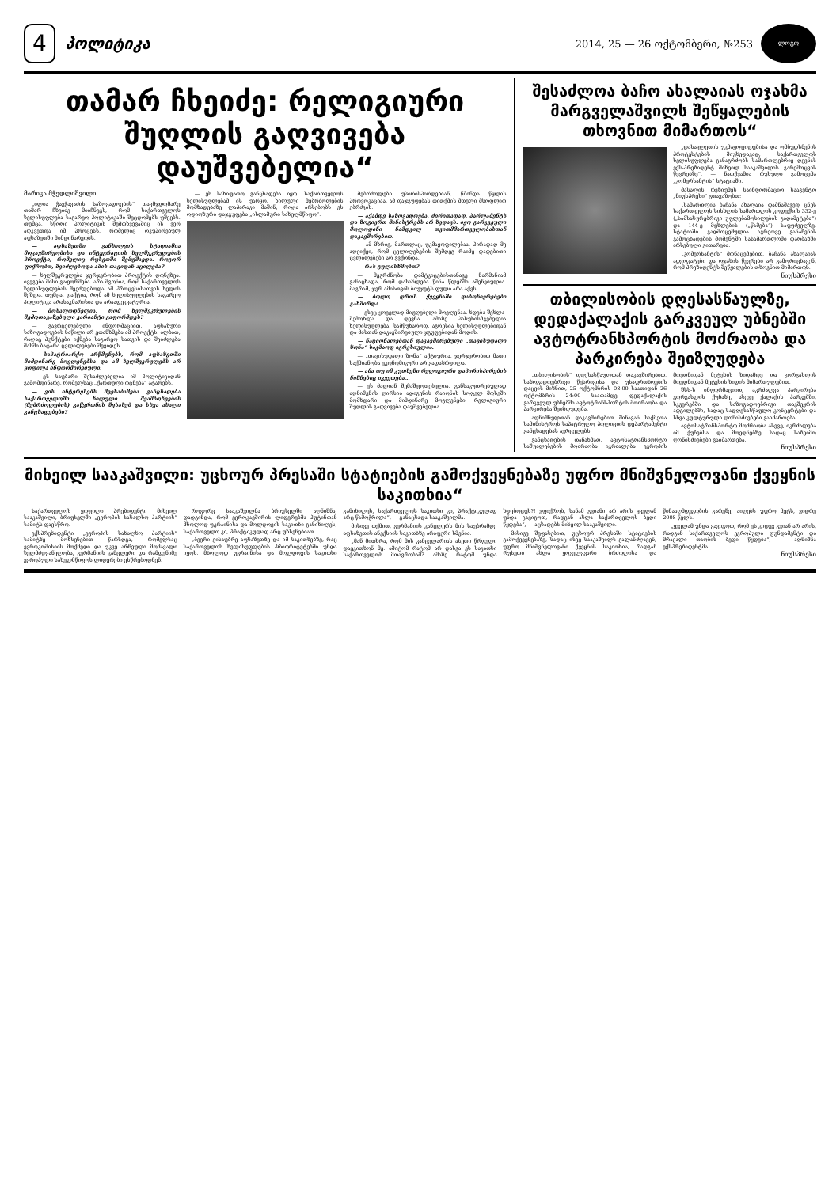4
პოლიტიკა
2014, 25 — 26 ოქტომბერი, №253
ლოგო
თამარ ჩხეიძე: რელიგიური შუღლის გაღვივება დაუშვებელია“
მარიკა მჭედლიშვილი
„ილია ჭავჭავაძის საზოგადოების“ თავმჯდომარე თამარ ჩხეიძე მიიჩნევს, რომ საქართველოს ხელისუფლება საგარეო პოლიტიკაში შეცდომებს უშვებს. თუმცა, სწორი პოლიტიკის შემთხვევაშიც ის ვერ აღკვეთდა იმ პროცესს, რომელიც ოკუპირებულ აფხაზეთში მიმდინარეობს.
— აფხაზეთში განხილვის სტადიაშია მოკავშირეობისა და ინტეგრაციის ხელშეკრულების პროექტი, რომელიც რუსეთში შემუშავდა. როგორ ფიქრობთ, შეიძლებოდა ამის თავიდან აცილება?
— ხელშეკრულება ჯერჯერობით პროექტის დონეზეა. ივეგება მისი გაფორმება. არა მგონია, რომ საქართველოს ხელისუფლებას შეეძლებოდა ამ პროცესისათვის ხელის შეშლა. თუმცა, ფაქტია, რომ ამ ხელისუფლების საგარეო პოლიტიკა არასაკმარისია და არაადეკვატურია.
— მოსალოდნელია, რომ ხელშეკრულების შემოთავაზებული ვარიანტი გაფორმდეს?
— გავრცელებული ინფორმაციით, აფხაზური საზოგადოების ნაწილი არ ეთანხმება ამ პროექტს. ალბათ, რაღაც პუნქტები იქნება საგარეო სათვის და შეიძლება მასში ბატარა ცვლილებები შევიდეს.
— საპატრიარქო არწმუნებს, რომ აფხაზეთში მიმდინარე მოვლენებსა და ამ ხელშეკრულებს არ ყოფილა ინფორმირებული.
— ეს საუბარი შესაძლებელია იმ პოლიტიკიდან გამომდინარე, რომელსაც „ქართული ოცნება“ ატარებს.
— ვის ინტერესებს შეესაბამება განცხადება საქართველოში ხილული მეამბოხეების (მებრძოლების) გაწვრთნის შესახებ და სხვა ახალი განცხადებები?
— ეს სახიფათო განცხადება იყო. საქართველოს ხელისუფლებამ ის უარყო. ხილული მებრძოლების მომზადებაზე ლაპარაკი მაშინ, როცა არსებობს ეს ოდიოზური დაჯგუფება „ისლამური სახელმწიფო“.
მებრძოლები უპირისპირდებიან, წმინდა წყლის პროვოკაციაა. ამ დაჯგუფებას თითქმის მთელი მსოფლიო ებრძვის.
— აქამდე საზოგადოება, ძირითადად, პარლამენტს და ზოგიერთ მინისტრებს არ ხედავს. იყო გარკვეული მოლოდინი ნამდვილ თვითმმართველობასთან დაკავშირებით.
— ამ მხრივ, მართლაც, უკმაყოფილებაა. პირადად მე აღვიქვი, რომ ცვლილებების შემდეგ რაიმე დადებითი ცვლილებები არ გვქონდა.
— რას გულისხმობთ?
— მეგრძნობა დამტკიცებისთანავე ნარმანიამ განაცხადა, რომ დასახლება წინა წლებში აშენებულია. მაგრამ, ჯერ ამისთვის ბიუჯეტს ფული არა აქვს.
— ბოლო დროს ქვეყნაში დაბონიერებები გახშირდა...
— ესეც ყოველად მიუღებელი მოვლენაა. ხდება შეხლა-შემოხლა და დევნა. ამაზე პასუხისმგებელია ხელისუფლება. სამწუხაროდ, აგრესია ხელისუფლებიდან და მასთან დაკავშირებული ჯგუფებიდან მოდის.
— ნაციონალებთან დაკავშირებული „თავისუფალი ზონა“ საკმაოდ აგრესიულია.
— „თავისუფალი ზონა“ აქტიურია. ჯერჯერობით მათი საქმიანობა ეკონომიკური არ გადაზრდილა.
— ამა თუ იმ კუთხეში რელიგიური დაპირისპირების ნიშნებიც იკვეთება...
— ეს ძალიან შემაშფოთებელია. განსაკუთრებულად აღნიშვნის ღირსია ადიგენის რაიონის სოფელ მოხეში მომხდარი და მიმდინარე მოვლენები. რელიგიური შუღლის გაღვივება დაუშვებელია.
შესაძლოა ბაჩო ახალაიას ოჯახმა მარგველაშვილს შეწყალების თხოვნით მიმართოს“
„დასავლეთის უკმაყოფილებისა და ომბუდსმენის პროტესტების მიუხედავად, საქართველოს ხელისუფლება განაგრძობს სამართლებრივ დევნას ექს-პრეზიდენტ მიხეილ სააკაშვილის გარემოცვის წევრებზე“, — ნათქვამია რუსული გამოცემა „კომერსანტის“ სტატიაში.
მასალის რეზიუმეს საინფორმაციო სააგენტო „ნიუსპრესი“ გთავაზობთ:
„სამართლის ბაჩანა ახალაია დამნაშავედ ცნეს საქართველოს სისხლის სამართლის კოდექსის 332-ე („სამსახურებრივი უფლებამოსილების გადამეტება“) და 144-ე მუხლების („წამება“) საფუძველზე. სტატიაში გადმოცემულია აგრეთვე განაჩენის გამოცხადების მომენტში სასამართლოში დარბაზში არსებული ვითარება.
„კომერსანტის“ მონაცემებით, ბაჩანა ახალაიას ადვოკატები და ოჯახის წევრები არ გამორიცხავენ, რომ პრეზიდენტს შეწყალების თხოვნით მიმართონ.
ნიუსპრესი
თბილისობის დღესასწაულზე, დედაქალაქის გარკვეულ უბნებში ავტოტრანსპორტის მოძრაობა და პარკირება შეიზღუდება
„თბილისობის“ დღესასწაულთან დაკავშირებით, საზოგადოებრივი წესრიგისა და უსაფრთხოების დაცვის მიზნით, 25 ოქტომბრის 08:00 საათიდან 26 ოქტომბრის 24:00 საათამდე, დედაქალაქის გარკვეულ უბნებში ავტოტრანსპორტის მოძრაობა და პარკირება შეიზღუდება.
აღნიშნულთან დაკავშირებით შინაგან საქმეთა სამინისტროს საპატრულო პოლიციის დეპარტამენტი განცხადებას ავრცელებს.
განცხადების თანახმად, ავტოსატრანსპორტო საშუალებების მოძრაობა იკრძალება ევროპის მოედნიდან მეტეხის ხიდამდე და გორგასლის მოედნიდან მეტეხის ხიდის მიმართულებით.
შსს-ს ინფორმაციით, აკრძალვა პარკირება გორგასლის ქუჩაზე, ასევე ქალაქის პარკებში, სკვერებში და საზოგადოებრივი თავშეყრის ადგილებში, სადაც სადღესასწაულო კონცერტები და სხვა კულტურული ღონისძიებები გაიმართება.
ავტოსატრანსპორტო მოძრაობა ასევე, იკრძალება იმ ქუჩებსა და მოედნებზე სადაც საზეიმო ღონისძიებები გაიმართება.
ნიუსპრესი
მიხეილ სააკაშვილი: უცხოურ პრესაში სტატიების გამოქვეყნებაზე უფრო მნიშვნელოვანი ქვეყნის საკითხია“
საქართველოს ყოფილი პრეზიდენტი მიხეილ სააკაშვილი, ბრიუსელში „ევროპის სახალხო პარტიის“ სამიტს დაესწრო.
ექსპრეზიდენტი „ევროპის სახალხო პარტიის“ სამიტზე მოხსენებით წარსდგა, რომელსაც ევროკომისიის მოქმედი და უკვე არჩეული მომავალი ხელმძღვანელობა, გერმანიის კანცლერი და რამდენიმე ევროპული სახელმწიფოს ლიდერები ესწრებოდნენ.
როგორც სააკაშვილმა ბრიუსელში აღნიშნა, დადგინდა, რომ ევროკავშირის ლიდერებმა პუტინთან მხოლოდ უკრაინისა და მოლდოვის საკითხი განიხილეს, საქართველო კი, პრაქტიკულად არც უხსენებიათ.
„ბევრი ვისაუბრე აფხაზეთზე და იმ საკითხებზე, რაც საქართველოს ხელისუფლების პრიორიტეტებში უნდა იყოს. მხოლოდ უკრაინისა და მოლდოვის საკითხი განიხილეს, საქართველოს საკითხი კი, პრაქტიკულად არც წამოჭრილა“, — განაცხადა სააკაშვილმა.
მისივე თქმით, გერმანიის კანცლერს მის საუბრამდე აფხაზეთის ანექსიის საკითხზე არაფერი სმენია.
„მან მითხრა, რომ მის კანცელარიას ასეთი წრფელი დაეკითხონ მე. ამიტომ რატომ არ დასვა ეს საკითხი საქართველოს მთავრობამ? ამაზე რატომ უნდა ხდებოდეს?! ვფიქრობ, სანამ გვიანი არ არის ყველამ უნდა გავიგოთ, რადგან ახლა საქართველოს ბედი წყდება“, — აცხადებს მიხეილ სააკაშვილი.
მისივე შეფასებით, უცხოურ პრესაში სტატიების გამოქვეყნებაზე, სადაც ისევ სააკაშვილს გალანძღავენ, უფრო მნიშვნელოვანი ქვეყნის საკითხია, რადგან რუსეთი ახლა ყოველგვარი ბრძოლისა და წინააღმდეგობის გარეშე, აიღებს უფრო მეტს, ვიდრე 2008 წელს.
„ყველამ უნდა გავიგოთ, რომ ეს კიდევ გვიან არ არის, რადგან საქართველოს ევროპული ფუნდამენტი და მრავალი თაობის ბედი წყდება“, — აღნიშნა ექსპრეზიდენტმა.
ნიუსპრესი